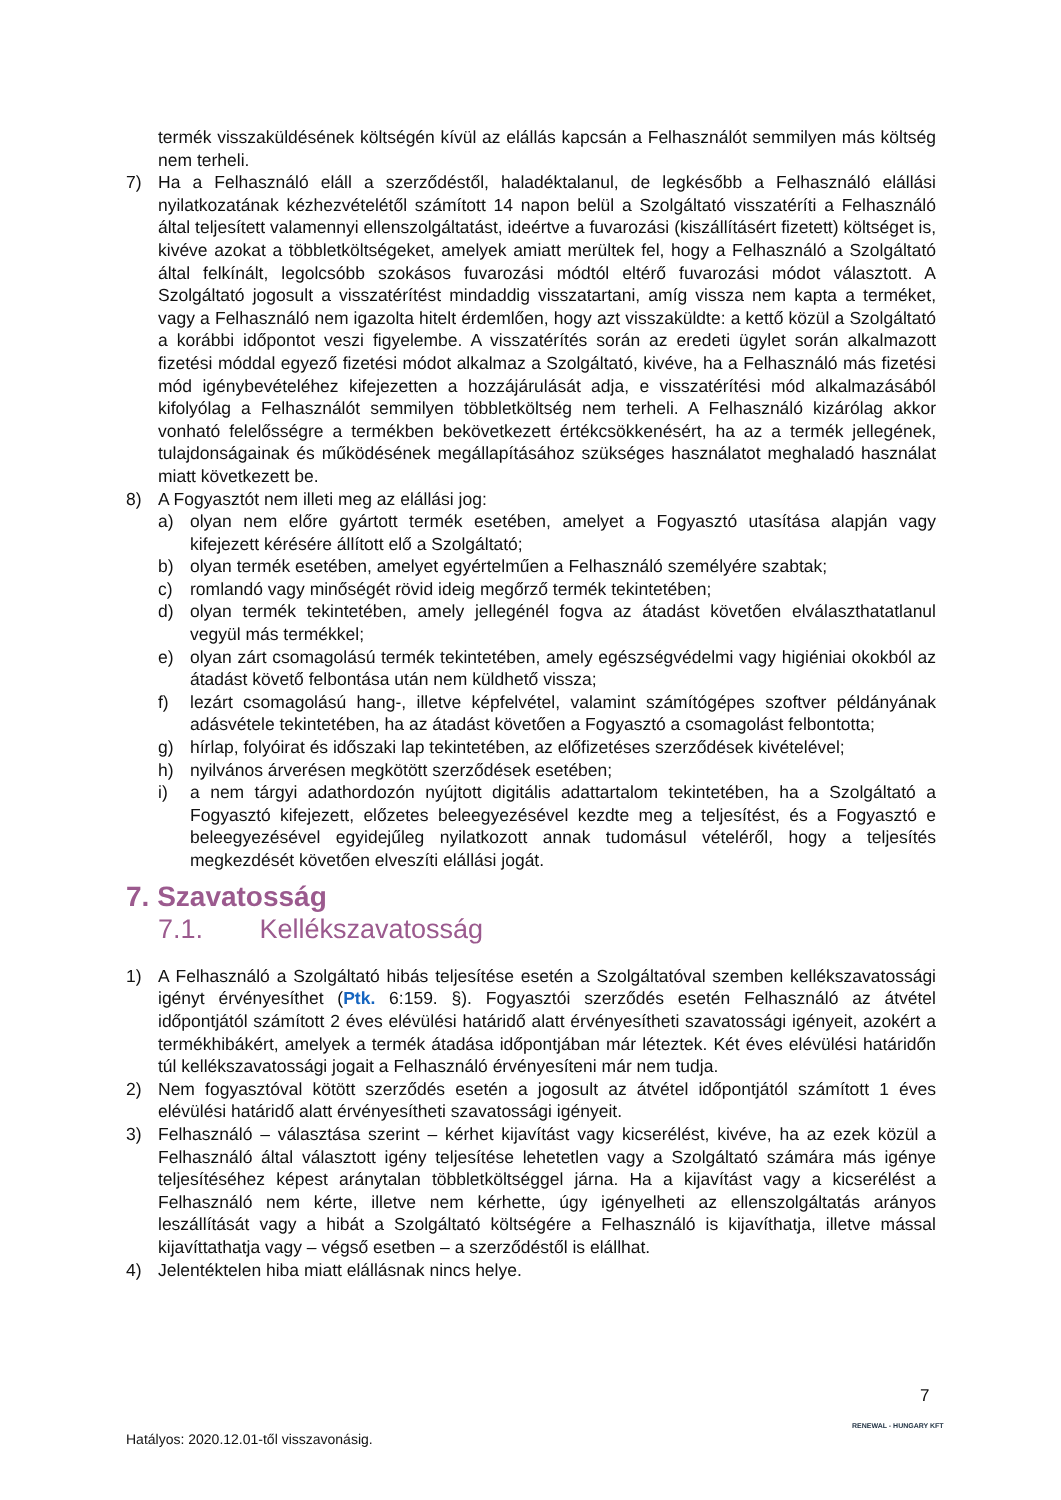termék visszaküldésének költségén kívül az elállás kapcsán a Felhasználót semmilyen más költség nem terheli.
7) Ha a Felhasználó eláll a szerződéstől, haladéktalanul, de legkésőbb a Felhasználó elállási nyilatkozatának kézhezvételétől számított 14 napon belül a Szolgáltató visszatéríti a Felhasználó által teljesített valamennyi ellenszolgáltatást, ideértve a fuvarozási (kiszállításért fizetett) költséget is, kivéve azokat a többletköltségeket, amelyek amiatt merültek fel, hogy a Felhasználó a Szolgáltató által felkínált, legolcsóbb szokásos fuvarozási módtól eltérő fuvarozási módot választott. A Szolgáltató jogosult a visszatérítést mindaddig visszatartani, amíg vissza nem kapta a terméket, vagy a Felhasználó nem igazolta hitelt érdemlően, hogy azt visszaküldte: a kettő közül a Szolgáltató a korábbi időpontot veszi figyelembe. A visszatérítés során az eredeti ügylet során alkalmazott fizetési móddal egyező fizetési módot alkalmaz a Szolgáltató, kivéve, ha a Felhasználó más fizetési mód igénybevételéhez kifejezetten a hozzájárulását adja, e visszatérítési mód alkalmazásából kifolyólag a Felhasználót semmilyen többletköltség nem terheli. A Felhasználó kizárólag akkor vonható felelősségre a termékben bekövetkezett értékcsökkenésért, ha az a termék jellegének, tulajdonságainak és működésének megállapításához szükséges használatot meghaladó használat miatt következett be.
8) A Fogyasztót nem illeti meg az elállási jog:
a) olyan nem előre gyártott termék esetében, amelyet a Fogyasztó utasítása alapján vagy kifejezett kérésére állított elő a Szolgáltató;
b) olyan termék esetében, amelyet egyértelműen a Felhasználó személyére szabtak;
c) romlandó vagy minőségét rövid ideig megőrző termék tekintetében;
d) olyan termék tekintetében, amely jellegénél fogva az átadást követően elválaszthatatlanul vegyül más termékkel;
e) olyan zárt csomagolású termék tekintetében, amely egészségvédelmi vagy higiéniai okokból az átadást követő felbontása után nem küldhető vissza;
f) lezárt csomagolású hang-, illetve képfelvétel, valamint számítógépes szoftver példányának adásvétele tekintetében, ha az átadást követően a Fogyasztó a csomagolást felbontotta;
g) hírlap, folyóirat és időszaki lap tekintetében, az előfizetéses szerződések kivételével;
h) nyilvános árverésen megkötött szerződések esetében;
i) a nem tárgyi adathordozón nyújtott digitális adattartalom tekintetében, ha a Szolgáltató a Fogyasztó kifejezett, előzetes beleegyezésével kezdte meg a teljesítést, és a Fogyasztó e beleegyezésével egyidejűleg nyilatkozott annak tudomásul vételéről, hogy a teljesítés megkezdését követően elveszíti elállási jogát.
7. Szavatosság
7.1. Kellékszavatosság
1) A Felhasználó a Szolgáltató hibás teljesítése esetén a Szolgáltatóval szemben kellékszavatossági igényt érvényesíthet (Ptk. 6:159. §). Fogyasztói szerződés esetén Felhasználó az átvétel időpontjától számított 2 éves elévülési határidő alatt érvényesítheti szavatossági igényeit, azokért a termékhibákért, amelyek a termék átadása időpontjában már léteztek. Két éves elévülési határidőn túl kellékszavatossági jogait a Felhasználó érvényesíteni már nem tudja.
2) Nem fogyasztóval kötött szerződés esetén a jogosult az átvétel időpontjától számított 1 éves elévülési határidő alatt érvényesítheti szavatossági igényeit.
3) Felhasználó – választása szerint – kérhet kijavítást vagy kicserélést, kivéve, ha az ezek közül a Felhasználó által választott igény teljesítése lehetetlen vagy a Szolgáltató számára más igénye teljesítéséhez képest aránytalan többletköltséggel járna. Ha a kijavítást vagy a kicserélést a Felhasználó nem kérte, illetve nem kérhette, úgy igényelheti az ellenszolgáltatás arányos leszállítását vagy a hibát a Szolgáltató költségére a Felhasználó is kijavíthatja, illetve mással kijavíttathatja vagy – végső esetben – a szerződéstől is elállhat.
4) Jelentéktelen hiba miatt elállásnak nincs helye.
7
RENEWAL - HUNGARY KFT
Hatályos: 2020.12.01-től visszavonásig.